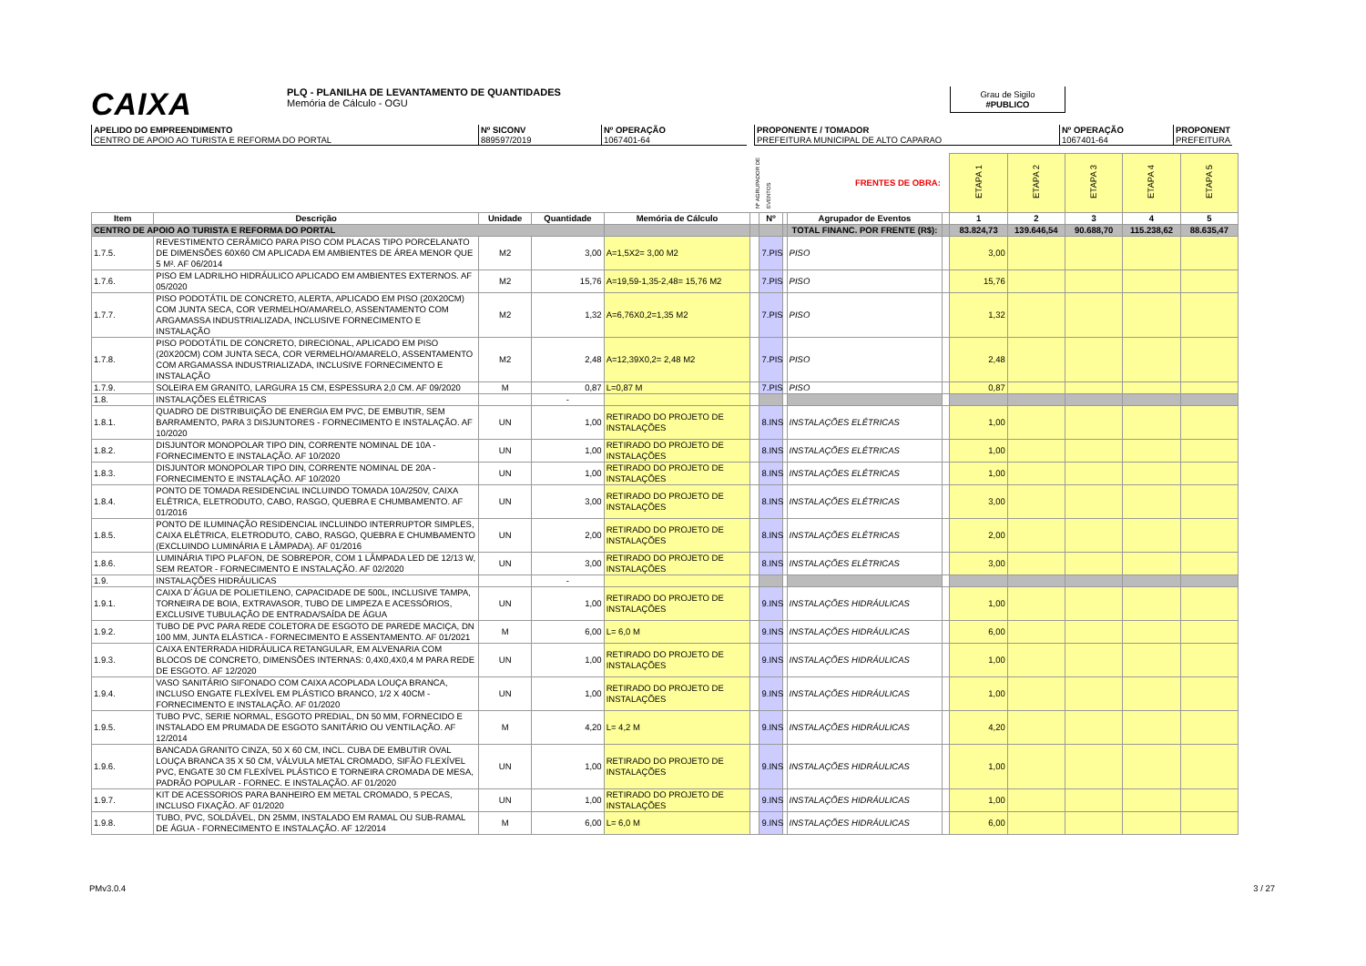CAIXA
PLQ - PLANILHA DE LEVANTAMENTO DE QUANTIDADES
Memória de Cálculo - OGU
Grau de Sigilo
#PUBLICO
APELIDO DO EMPREENDIMENTO
CENTRO DE APOIO AO TURISTA E REFORMA DO PORTAL
Nº SICONV
889597/2019
Nº OPERAÇÃO
1067401-64
PROPONENTE / TOMADOR
PREFEITURA MUNICIPAL DE ALTO CAPARAO
Nº OPERAÇÃO
1067401-64
PROPONENT
PREFEITURA
| | | | | | Nº AGRUPADOR DE EVENTOS | | | FRENTES DE OBRA: | | ETAPA 1 | ETAPA 2 | ETAPA 3 | ETAPA 4 | ETAPA 5 |
| Item | Descrição | Unidade | Quantidade | Memória de Cálculo | | Nº | | Agrupador de Eventos | | 1 | 2 | 3 | 4 | 5 |
| CENTRO DE APOIO AO TURISTA E REFORMA DO PORTAL | | | | | | | | TOTAL FINANC. POR FRENTE (R$): | | 83.824,73 | 139.646,54 | 90.688,70 | 115.238,62 | 88.635,47 |
| 1.7.5. | REVESTIMENTO CERÂMICO PARA PISO COM PLACAS TIPO PORCELANATO DE DIMENSÕES 60X60 CM APLICADA EM AMBIENTES DE ÁREA MENOR QUE 5 M². AF 06/2014 | M2 | 3,00 | A=1,5X2= 3,00 M2 | | 7.PIS | | PISO | | 3,00 | | | | |
| 1.7.6. | PISO EM LADRILHO HIDRÁULICO APLICADO EM AMBIENTES EXTERNOS. AF 05/2020 | M2 | 15,76 | A=19,59-1,35-2,48= 15,76 M2 | | 7.PIS | | PISO | | 15,76 | | | | |
| 1.7.7. | PISO PODOTÁTIL DE CONCRETO, ALERTA, APLICADO EM PISO (20X20CM) COM JUNTA SECA, COR VERMELHO/AMARELO, ASSENTAMENTO COM ARGAMASSA INDUSTRIALIZADA, INCLUSIVE FORNECIMENTO E INSTALAÇÃO | M2 | 1,32 | A=6,76X0,2=1,35 M2 | | 7.PIS | | PISO | | 1,32 | | | | |
| 1.7.8. | PISO PODOTÁTIL DE CONCRETO, DIRECIONAL, APLICADO EM PISO (20X20CM) COM JUNTA SECA, COR VERMELHO/AMARELO, ASSENTAMENTO COM ARGAMASSA INDUSTRIALIZADA, INCLUSIVE FORNECIMENTO E INSTALAÇÃO | M2 | 2,48 | A=12,39X0,2= 2,48 M2 | | 7.PIS | | PISO | | 2,48 | | | | |
| 1.7.9. | SOLEIRA EM GRANITO, LARGURA 15 CM, ESPESSURA 2,0 CM. AF 09/2020 | M | 0,87 | L=0,87 M | | 7.PIS | | PISO | | 0,87 | | | | |
| 1.8. | INSTALAÇÕES ELÉTRICAS | | - | | | | | | | | | | | |
| 1.8.1. | QUADRO DE DISTRIBUIÇÃO DE ENERGIA EM PVC, DE EMBUTIR, SEM BARRAMENTO, PARA 3 DISJUNTORES - FORNECIMENTO E INSTALAÇÃO. AF 10/2020 | UN | 1,00 | RETIRADO DO PROJETO DE INSTALAÇÕES | | 8.INS | | INSTALAÇÕES ELÉTRICAS | | 1,00 | | | | |
| 1.8.2. | DISJUNTOR MONOPOLAR TIPO DIN, CORRENTE NOMINAL DE 10A - FORNECIMENTO E INSTALAÇÃO. AF 10/2020 | UN | 1,00 | RETIRADO DO PROJETO DE INSTALAÇÕES | | 8.INS | | INSTALAÇÕES ELÉTRICAS | | 1,00 | | | | |
| 1.8.3. | DISJUNTOR MONOPOLAR TIPO DIN, CORRENTE NOMINAL DE 20A - FORNECIMENTO E INSTALAÇÃO. AF 10/2020 | UN | 1,00 | RETIRADO DO PROJETO DE INSTALAÇÕES | | 8.INS | | INSTALAÇÕES ELÉTRICAS | | 1,00 | | | | |
| 1.8.4. | PONTO DE TOMADA RESIDENCIAL INCLUINDO TOMADA 10A/250V, CAIXA ELÉTRICA, ELETRODUTO, CABO, RASGO, QUEBRA E CHUMBAMENTO. AF 01/2016 | UN | 3,00 | RETIRADO DO PROJETO DE INSTALAÇÕES | | 8.INS | | INSTALAÇÕES ELÉTRICAS | | 3,00 | | | | |
| 1.8.5. | PONTO DE ILUMINAÇÃO RESIDENCIAL INCLUINDO INTERRUPTOR SIMPLES, CAIXA ELÉTRICA, ELETRODUTO, CABO, RASGO, QUEBRA E CHUMBAMENTO (EXCLUINDO LUMINÁRIA E LÂMPADA). AF 01/2016 | UN | 2,00 | RETIRADO DO PROJETO DE INSTALAÇÕES | | 8.INS | | INSTALAÇÕES ELÉTRICAS | | 2,00 | | | | |
| 1.8.6. | LUMINÁRIA TIPO PLAFON, DE SOBREPOR, COM 1 LÂMPADA LED DE 12/13 W, SEM REATOR - FORNECIMENTO E INSTALAÇÃO. AF 02/2020 | UN | 3,00 | RETIRADO DO PROJETO DE INSTALAÇÕES | | 8.INS | | INSTALAÇÕES ELÉTRICAS | | 3,00 | | | | |
| 1.9. | INSTALAÇÕES HIDRÁULICAS | | - | | | | | | | | | | | |
| 1.9.1. | CAIXA D´ÁGUA DE POLIETILENO, CAPACIDADE DE 500L, INCLUSIVE TAMPA, TORNEIRA DE BOIA, EXTRAVASOR, TUBO DE LIMPEZA E ACESSÓRIOS, EXCLUSIVE TUBULAÇÃO DE ENTRADA/SAÍDA DE ÁGUA | UN | 1,00 | RETIRADO DO PROJETO DE INSTALAÇÕES | | 9.INS | | INSTALAÇÕES HIDRÁULICAS | | 1,00 | | | | |
| 1.9.2. | TUBO DE PVC PARA REDE COLETORA DE ESGOTO DE PAREDE MACIÇA, DN 100 MM, JUNTA ELÁSTICA - FORNECIMENTO E ASSENTAMENTO. AF 01/2021 | M | 6,00 | L= 6,0 M | | 9.INS | | INSTALAÇÕES HIDRÁULICAS | | 6,00 | | | | |
| 1.9.3. | CAIXA ENTERRADA HIDRÁULICA RETANGULAR, EM ALVENARIA COM BLOCOS DE CONCRETO, DIMENSÕES INTERNAS: 0,4X0,4X0,4 M PARA REDE DE ESGOTO. AF 12/2020 | UN | 1,00 | RETIRADO DO PROJETO DE INSTALAÇÕES | | 9.INS | | INSTALAÇÕES HIDRÁULICAS | | 1,00 | | | | |
| 1.9.4. | VASO SANITÁRIO SIFONADO COM CAIXA ACOPLADA LOUÇA BRANCA, INCLUSO ENGATE FLEXÍVEL EM PLÁSTICO BRANCO, 1/2 X 40CM - FORNECIMENTO E INSTALAÇÃO. AF 01/2020 | UN | 1,00 | RETIRADO DO PROJETO DE INSTALAÇÕES | | 9.INS | | INSTALAÇÕES HIDRÁULICAS | | 1,00 | | | | |
| 1.9.5. | TUBO PVC, SERIE NORMAL, ESGOTO PREDIAL, DN 50 MM, FORNECIDO E INSTALADO EM PRUMADA DE ESGOTO SANITÁRIO OU VENTILAÇÃO. AF 12/2014 | M | 4,20 | L= 4,2 M | | 9.INS | | INSTALAÇÕES HIDRÁULICAS | | 4,20 | | | | |
| 1.9.6. | BANCADA GRANITO CINZA, 50 X 60 CM, INCL. CUBA DE EMBUTIR OVAL LOUÇA BRANCA 35 X 50 CM, VÁLVULA METAL CROMADO, SIFÃO FLEXÍVEL PVC, ENGATE 30 CM FLEXÍVEL PLÁSTICO E TORNEIRA CROMADA DE MESA, PADRÃO POPULAR - FORNEC. E INSTALAÇÃO. AF 01/2020 | UN | 1,00 | RETIRADO DO PROJETO DE INSTALAÇÕES | | 9.INS | | INSTALAÇÕES HIDRÁULICAS | | 1,00 | | | | |
| 1.9.7. | KIT DE ACESSORIOS PARA BANHEIRO EM METAL CROMADO, 5 PECAS, INCLUSO FIXAÇÃO. AF 01/2020 | UN | 1,00 | RETIRADO DO PROJETO DE INSTALAÇÕES | | 9.INS | | INSTALAÇÕES HIDRÁULICAS | | 1,00 | | | | |
| 1.9.8. | TUBO, PVC, SOLDÁVEL, DN 25MM, INSTALADO EM RAMAL OU SUB-RAMAL DE ÁGUA - FORNECIMENTO E INSTALAÇÃO. AF 12/2014 | M | 6,00 | L= 6,0 M | | 9.INS | | INSTALAÇÕES HIDRÁULICAS | | 6,00 | | | | |
PMv3.0.4 3 / 27